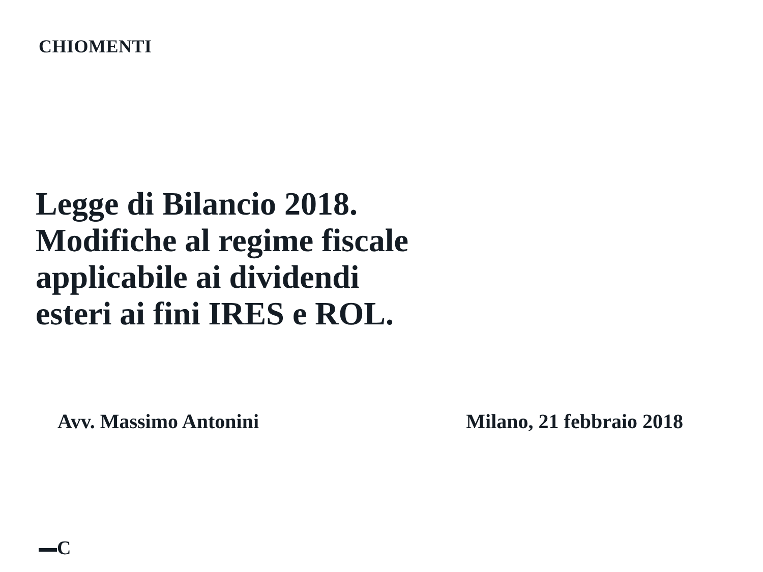CHIOMENTI
Legge di Bilancio 2018.
Modifiche al regime fiscale
applicabile ai dividendi
esteri ai fini IRES e ROL.
Avv. Massimo Antonini Milano, 21 febbraio 2018
C